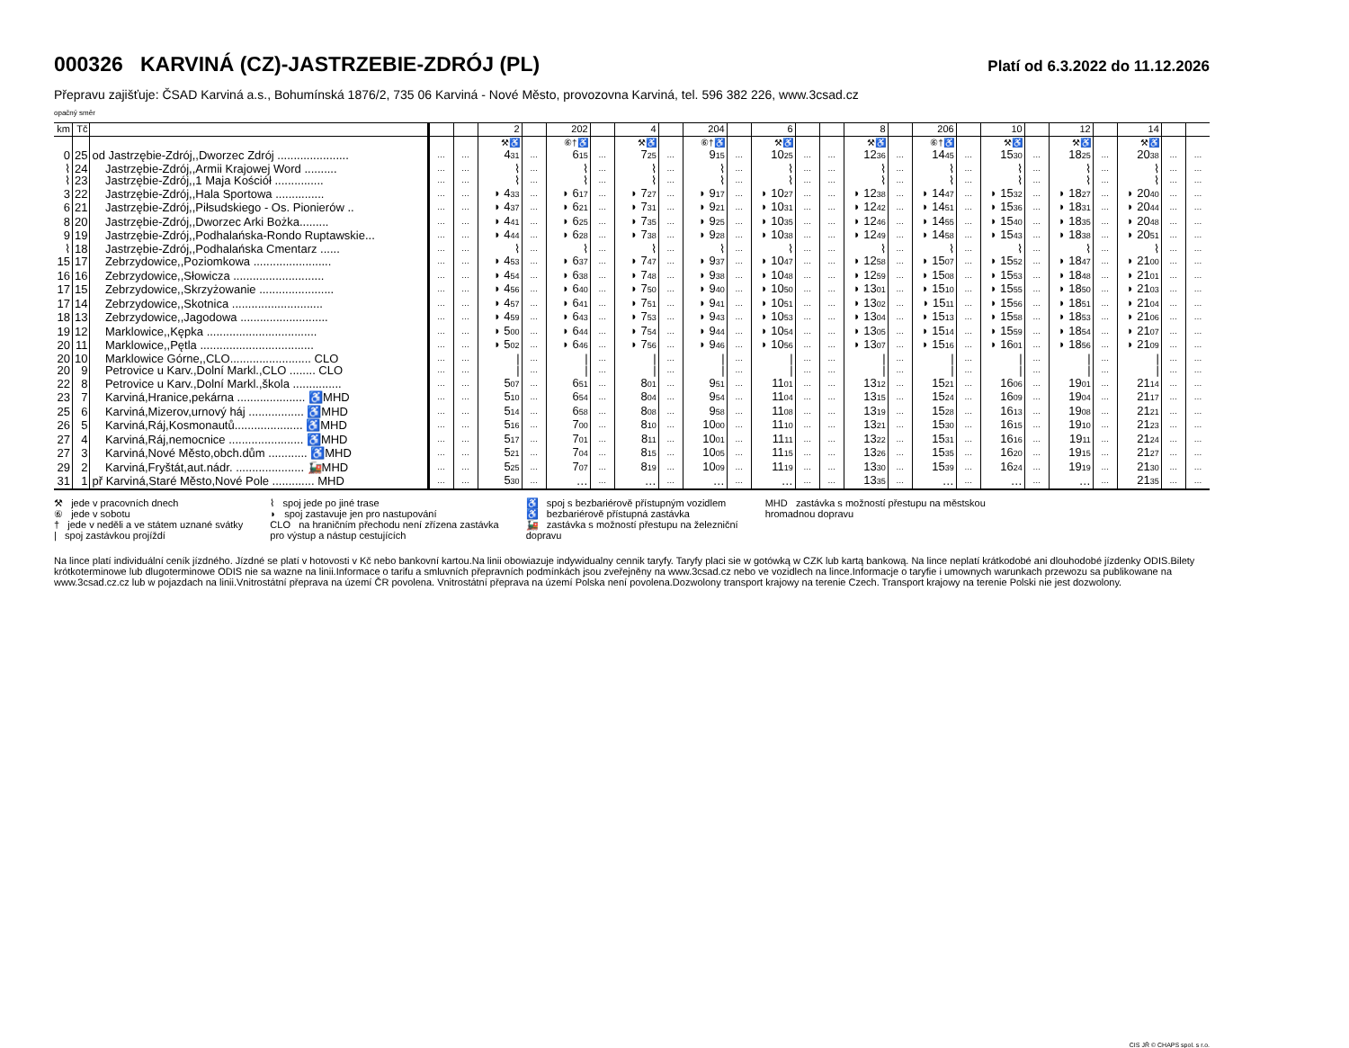000326 KARVINÁ (CZ)-JASTRZEBIE-ZDRÓJ (PL)
Platí od 6.3.2022 do 11.12.2026
Přepravu zajišťuje: ČSAD Karviná a.s., Bohumínská 1876/2, 735 06 Karviná - Nové Město, provozovna Karviná, tel. 596 382 226, www.3csad.cz
opačný směr
| km | Tč | | | | 2 | | 202 | | 4 | | 204 | | 6 | | | 8 | | 206 | | 10 | | 12 | | 14 | | |
| --- | --- | --- | --- | --- | --- | --- | --- | --- | --- | --- | --- | --- | --- | --- | --- | --- | --- | --- | --- | --- | --- | --- | --- | --- | --- | --- |
| | | | | | ⚒♿ | | ⑥†♿ | | ⚒♿ | | ⑥†♿ | | ⚒♿ | | | ⚒♿ | | ⑥†♿ | | ⚒♿ | | ⚒♿ | | ⚒♿ | | |
| 0 | 25 | od Jastrzębie-Zdrój,,Dworzec Zdrój ...................... | … | … | 4 31 | … | 6 15 | … | 7 25 | … | 9 15 | … | 10 25 | … | … | 12 36 | … | 14 45 | … | 15 30 | … | 18 25 | … | 20 38 | … | … |
| ⌇ | 24 | Jastrzębie-Zdrój,,Armii Krajowej Word .......... | … | … | ⌇ | … | ⌇ | … | ⌇ | … | ⌇ | … | ⌇ | … | … | ⌇ | … | ⌇ | … | ⌇ | … | ⌇ | … | ⌇ | … | … |
| ⌇ | 23 | Jastrzębie-Zdrój,,1 Maja Kościół ............... | … | … | ⌇ | … | ⌇ | … | ⌇ | … | ⌇ | … | ⌇ | … | … | ⌇ | … | ⌇ | … | ⌇ | … | ⌇ | … | ⌇ | … | … |
| 3 | 22 | Jastrzębie-Zdrój,,Hala Sportowa ............... | … | … | ◗ 4 33 | … | ◗ 6 17 | … | ◗ 7 27 | … | ◗ 9 17 | … | ◗ 10 27 | … | … | ◗ 12 38 | … | ◗ 14 47 | … | ◗ 15 32 | … | ◗ 18 27 | … | ◗ 20 40 | … | … |
| 6 | 21 | Jastrzębie-Zdrój,,Piłsudskiego - Os. Pionierów .. | … | … | ◗ 4 37 | … | ◗ 6 21 | … | ◗ 7 31 | … | ◗ 9 21 | … | ◗ 10 31 | … | … | ◗ 12 42 | … | ◗ 14 51 | … | ◗ 15 36 | … | ◗ 18 31 | … | ◗ 20 44 | … | … |
| 8 | 20 | Jastrzębie-Zdrój,,Dworzec Arki Bożka......... | … | … | ◗ 4 41 | … | ◗ 6 25 | … | ◗ 7 35 | … | ◗ 9 25 | … | ◗ 10 35 | … | … | ◗ 12 46 | … | ◗ 14 55 | … | ◗ 15 40 | … | ◗ 18 35 | … | ◗ 20 48 | … | … |
| 9 | 19 | Jastrzębie-Zdrój,,Podhalańska-Rondo Ruptawskie... | … | … | ◗ 4 44 | … | ◗ 6 28 | … | ◗ 7 38 | … | ◗ 9 28 | … | ◗ 10 38 | … | … | ◗ 12 49 | … | ◗ 14 58 | … | ◗ 15 43 | … | ◗ 18 38 | … | ◗ 20 51 | … | … |
| ⌇ | 18 | Jastrzębie-Zdrój,,Podhalańska Cmentarz ...... | … | … | ⌇ | … | ⌇ | … | ⌇ | … | ⌇ | … | ⌇ | … | … | ⌇ | … | ⌇ | … | ⌇ | … | ⌇ | … | ⌇ | … | … |
| 15 | 17 | Zebrzydowice,,Poziomkowa ........................ | … | … | ◗ 4 53 | … | ◗ 6 37 | … | ◗ 7 47 | … | ◗ 9 37 | … | ◗ 10 47 | … | … | ◗ 12 58 | … | ◗ 15 07 | … | ◗ 15 52 | … | ◗ 18 47 | … | ◗ 21 00 | … | … |
| 16 | 16 | Zebrzydowice,,Słowicza ............................ | … | … | ◗ 4 54 | … | ◗ 6 38 | … | ◗ 7 48 | … | ◗ 9 38 | … | ◗ 10 48 | … | … | ◗ 12 59 | … | ◗ 15 08 | … | ◗ 15 53 | … | ◗ 18 48 | … | ◗ 21 01 | … | … |
| 17 | 15 | Zebrzydowice,,Skrzyżowanie ....................... | … | … | ◗ 4 56 | … | ◗ 6 40 | … | ◗ 7 50 | … | ◗ 9 40 | … | ◗ 10 50 | … | … | ◗ 13 01 | … | ◗ 15 10 | … | ◗ 15 55 | … | ◗ 18 50 | … | ◗ 21 03 | … | … |
| 17 | 14 | Zebrzydowice,,Skotnica ............................ | … | … | ◗ 4 57 | … | ◗ 6 41 | … | ◗ 7 51 | … | ◗ 9 41 | … | ◗ 10 51 | … | … | ◗ 13 02 | … | ◗ 15 11 | … | ◗ 15 56 | … | ◗ 18 51 | … | ◗ 21 04 | … | … |
| 18 | 13 | Zebrzydowice,,Jagodowa ........................... | … | … | ◗ 4 59 | … | ◗ 6 43 | … | ◗ 7 53 | … | ◗ 9 43 | … | ◗ 10 53 | … | … | ◗ 13 04 | … | ◗ 15 13 | … | ◗ 15 58 | … | ◗ 18 53 | … | ◗ 21 06 | … | … |
| 19 | 12 | Marklowice,,Kępka .................................. | … | … | ◗ 5 00 | … | ◗ 6 44 | … | ◗ 7 54 | … | ◗ 9 44 | … | ◗ 10 54 | … | … | ◗ 13 05 | … | ◗ 15 14 | … | ◗ 15 59 | … | ◗ 18 54 | … | ◗ 21 07 | … | … |
| 20 | 11 | Marklowice,,Pętla ................................... | … | … | ◗ 5 02 | … | ◗ 6 46 | … | ◗ 7 56 | … | ◗ 9 46 | … | ◗ 10 56 | … | … | ◗ 13 07 | … | ◗ 15 16 | … | ◗ 16 01 | … | ◗ 18 56 | … | ◗ 21 09 | … | … |
| 20 | 10 | Marklowice Górne,,CLO......................... CLO | … | … | / | … | / | … | / | … | / | … | / | … | … | / | … | / | … | / | … | / | … | / | … | … |
| 20 | 9 | Petrovice u Karv.,Dolní Markl.,CLO ........ CLO | … | … | / | … | / | … | / | … | / | … | / | … | … | / | … | / | … | / | … | / | … | / | … | … |
| 22 | 8 | Petrovice u Karv.,Dolní Markl.,škola ............... | … | … | 5 07 | … | 6 51 | … | 8 01 | … | 9 51 | … | 11 01 | … | … | 13 12 | … | 15 21 | … | 16 06 | … | 19 01 | … | 21 14 | … | … |
| 23 | 7 | Karviná,Hranice,pekárna ..................... ♿MHD | … | … | 5 10 | … | 6 54 | … | 8 04 | … | 9 54 | … | 11 04 | … | … | 13 15 | … | 15 24 | … | 16 09 | … | 19 04 | … | 21 17 | … | … |
| 25 | 6 | Karviná,Mizerov,urnový háj ................. ♿MHD | … | … | 5 14 | … | 6 58 | … | 8 08 | … | 9 58 | … | 11 08 | … | … | 13 19 | … | 15 28 | … | 16 13 | … | 19 08 | … | 21 21 | … | … |
| 26 | 5 | Karviná,Ráj,Kosmonautů..................... ♿MHD | … | … | 5 16 | … | 7 00 | … | 8 10 | … | 10 00 | … | 11 10 | … | … | 13 21 | … | 15 30 | … | 16 15 | … | 19 10 | … | 21 23 | … | … |
| 27 | 4 | Karviná,Ráj,nemocnice ....................... ♿MHD | … | … | 5 17 | … | 7 01 | … | 8 11 | … | 10 01 | … | 11 11 | … | … | 13 22 | … | 15 31 | … | 16 16 | … | 19 11 | … | 21 24 | … | … |
| 27 | 3 | Karviná,Nové Město,obch.dům ............ ♿MHD | … | … | 5 21 | … | 7 04 | … | 8 15 | … | 10 05 | … | 11 15 | … | … | 13 26 | … | 15 35 | … | 16 20 | … | 19 15 | … | 21 27 | … | … |
| 29 | 2 | Karviná,Fryštát,aut.nádr. ..................... 🚂MHD | … | … | 5 25 | … | 7 07 | … | 8 19 | … | 10 09 | … | 11 19 | … | … | 13 30 | … | 15 39 | … | 16 24 | … | 19 19 | … | 21 30 | … | … |
| 31 | 1 | př Karviná,Staré Město,Nové Pole ............. MHD | … | … | 5 30 | … | … | … | … | … | … | … | … | … | … | 13 35 | … | … | … | … | … | … | … | 21 35 | … | … |
⚒ jede v pracovních dnech
⑥ jede v sobotu
† jede v neděli a ve státem uznané svátky
| spoj zastávkou projíždí
⌇ spoj jede po jiné trase
◗ spoj zastavuje jen pro nastupování
CLO na hraničním přechodu není zřízena zastávka
pro výstup a nástup cestujících
♿ spoj s bezbariérově přístupným vozidlem
♿ bezbariérově přístupná zastávka
🚂 zastávka s možností přestupu na železniční
dopravu
MHD zastávka s možností přestupu na městskou
hromadnou dopravu
Na lince platí individuální ceník jízdného. Jízdné se platí v hotovosti v Kč nebo bankovní kartou.Na linii obowiazuje indywidualny cennik taryfy. Taryfy placi sie w gotówką w CZK lub kartą bankową. Na lince neplatí krátkodobé ani dlouhodobé jízdenky ODIS.Bilety krótkoterminowe lub dlugoterminowe ODIS nie sa wazne na linii.Informace o tarifu a smluvních přepravních podmínkách jsou zveřejněny na www.3csad.cz nebo ve vozidlech na lince.Informacje o taryfie i umownych warunkach przewozu sa publikowane na www.3csad.cz.cz lub w pojazdach na linii.Vnitrostátní přeprava na území ČR povolena. Vnitrostátní přeprava na území Polska není povolena.Dozwolony transport krajowy na terenie Czech. Transport krajowy na terenie Polski nie jest dozwolony.
CIS JŘ © CHAPS spol. s r.o.